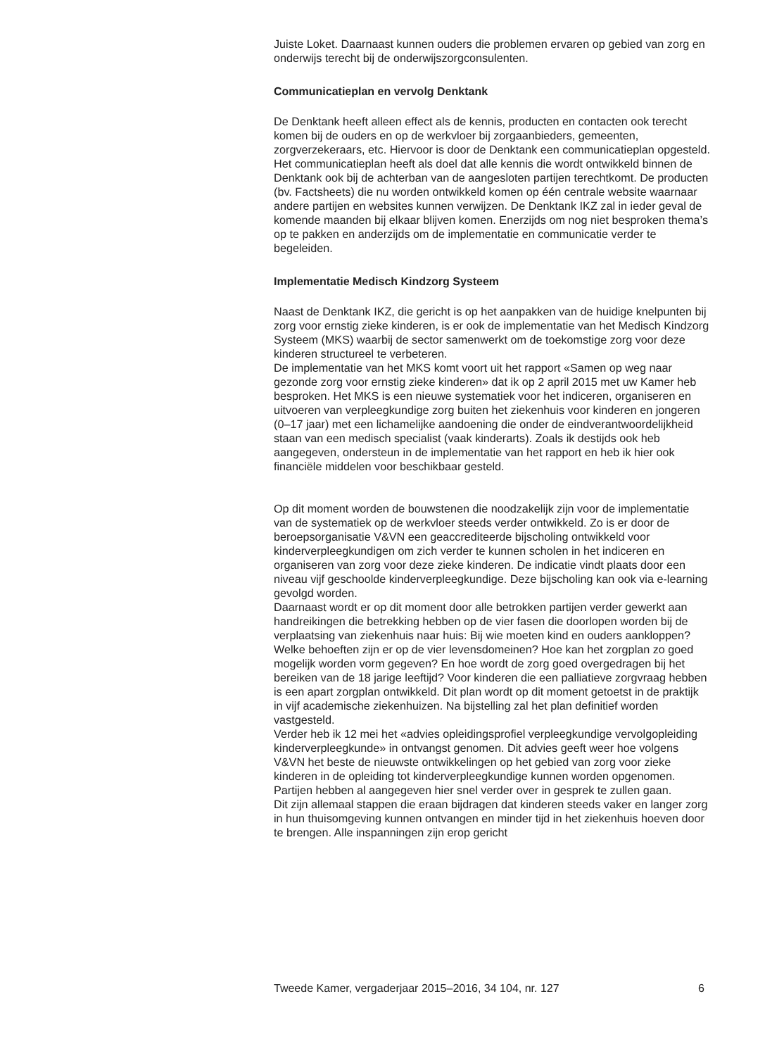Juiste Loket. Daarnaast kunnen ouders die problemen ervaren op gebied van zorg en onderwijs terecht bij de onderwijszorgconsulenten.
Communicatieplan en vervolg Denktank
De Denktank heeft alleen effect als de kennis, producten en contacten ook terecht komen bij de ouders en op de werkvloer bij zorgaanbieders, gemeenten, zorgverzekeraars, etc. Hiervoor is door de Denktank een communicatieplan opgesteld. Het communicatieplan heeft als doel dat alle kennis die wordt ontwikkeld binnen de Denktank ook bij de achterban van de aangesloten partijen terechtkomt. De producten (bv. Factsheets) die nu worden ontwikkeld komen op één centrale website waarnaar andere partijen en websites kunnen verwijzen. De Denktank IKZ zal in ieder geval de komende maanden bij elkaar blijven komen. Enerzijds om nog niet besproken thema’s op te pakken en anderzijds om de implementatie en communicatie verder te begeleiden.
Implementatie Medisch Kindzorg Systeem
Naast de Denktank IKZ, die gericht is op het aanpakken van de huidige knelpunten bij zorg voor ernstig zieke kinderen, is er ook de implementatie van het Medisch Kindzorg Systeem (MKS) waarbij de sector samenwerkt om de toekomstige zorg voor deze kinderen structureel te verbeteren.
De implementatie van het MKS komt voort uit het rapport «Samen op weg naar gezonde zorg voor ernstig zieke kinderen» dat ik op 2 april 2015 met uw Kamer heb besproken. Het MKS is een nieuwe systematiek voor het indiceren, organiseren en uitvoeren van verpleegkundige zorg buiten het ziekenhuis voor kinderen en jongeren (0–17 jaar) met een lichamelijke aandoening die onder de eindverantwoordelijkheid staan van een medisch specialist (vaak kinderarts). Zoals ik destijds ook heb aangegeven, ondersteun in de implementatie van het rapport en heb ik hier ook financiële middelen voor beschikbaar gesteld.
Op dit moment worden de bouwstenen die noodzakelijk zijn voor de implementatie van de systematiek op de werkvloer steeds verder ontwikkeld. Zo is er door de beroepsorganisatie V&VN een geaccrediteerde bijscholing ontwikkeld voor kinderverpleegkundigen om zich verder te kunnen scholen in het indiceren en organiseren van zorg voor deze zieke kinderen. De indicatie vindt plaats door een niveau vijf geschoolde kinderverpleegkundige. Deze bijscholing kan ook via e-learning gevolgd worden.
Daarnaast wordt er op dit moment door alle betrokken partijen verder gewerkt aan handreikingen die betrekking hebben op de vier fasen die doorlopen worden bij de verplaatsing van ziekenhuis naar huis: Bij wie moeten kind en ouders aankloppen? Welke behoeften zijn er op de vier levensdomeinen? Hoe kan het zorgplan zo goed mogelijk worden vorm gegeven? En hoe wordt de zorg goed overgedragen bij het bereiken van de 18 jarige leeftijd? Voor kinderen die een palliatieve zorgvraag hebben is een apart zorgplan ontwikkeld. Dit plan wordt op dit moment getoetst in de praktijk in vijf academische ziekenhuizen. Na bijstelling zal het plan definitief worden vastgesteld.
Verder heb ik 12 mei het «advies opleidingsprofiel verpleegkundige vervolgopleiding kinderverpleegkunde» in ontvangst genomen. Dit advies geeft weer hoe volgens V&VN het beste de nieuwste ontwikkelingen op het gebied van zorg voor zieke kinderen in de opleiding tot kinderverpleegkundige kunnen worden opgenomen. Partijen hebben al aangegeven hier snel verder over in gesprek te zullen gaan.
Dit zijn allemaal stappen die eraan bijdragen dat kinderen steeds vaker en langer zorg in hun thuisomgeving kunnen ontvangen en minder tijd in het ziekenhuis hoeven door te brengen. Alle inspanningen zijn erop gericht
Tweede Kamer, vergaderjaar 2015–2016, 34 104, nr. 127 6